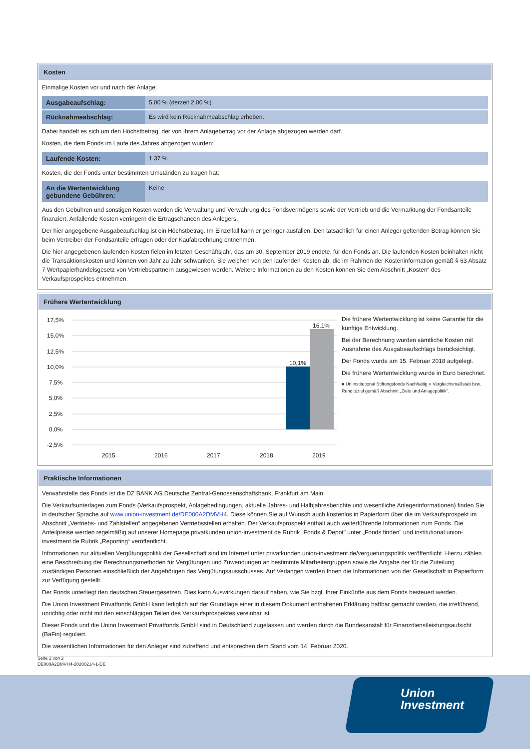Kosten
Einmalige Kosten vor und nach der Anlage:
| Ausgabeaufschlag: | 5,00 % (derzeit 2,00 %) |
| Rücknahmeabschlag: | Es wird kein Rücknahmeabschlag erhoben. |
Dabei handelt es sich um den Höchstbetrag, der von Ihrem Anlagebetrag vor der Anlage abgezogen werden darf.
Kosten, die dem Fonds im Laufe des Jahres abgezogen wurden:
| Laufende Kosten: | 1,37 % |
Kosten, die der Fonds unter bestimmten Umständen zu tragen hat:
| An die Wertentwicklung gebundene Gebühren: | Keine |
Aus den Gebühren und sonstigen Kosten werden die Verwaltung und Verwahrung des Fondsvermögens sowie der Vertrieb und die Vermarktung der Fondsanteile finanziert. Anfallende Kosten verringern die Ertragschancen des Anlegers.
Der hier angegebene Ausgabeaufschlag ist ein Höchstbetrag. Im Einzelfall kann er geringer ausfallen. Den tatsächlich für einen Anleger geltenden Betrag können Sie beim Vertreiber der Fondsanteile erfragen oder der Kaufabrechnung entnehmen.
Die hier angegebenen laufenden Kosten fielen im letzten Geschäftsjahr, das am 30. September 2019 endete, für den Fonds an. Die laufenden Kosten beinhalten nicht die Transaktionskosten und können von Jahr zu Jahr schwanken. Sie weichen von den laufenden Kosten ab, die im Rahmen der Kosteninformation gemäß § 63 Absatz 7 Wertpapierhandelsgesetz von Vertriebspartnern ausgewiesen werden. Weitere Informationen zu den Kosten können Sie dem Abschnitt „Kosten“ des Verkaufsprospektes entnehmen.
Frühere Wertentwicklung
17,5%
15,0%
12,5%
10,0%
7,5%
5,0%
2,5%
0,0%
-2,5%
2015
2016
2017
2018
2019
10,1%
16,1%
Die frühere Wertentwicklung ist keine Garantie für die künftige Entwicklung.
Bei der Berechnung wurden sämtliche Kosten mit Ausnahme des Ausgabeaufschlags berücksichtigt.
Der Fonds wurde am 15. Februar 2018 aufgelegt.
Die frühere Wertentwicklung wurde in Euro berechnet.
■ UniInstitutional Stiftungsfonds Nachhaltig ■ Vergleichsmaßstab bzw. Renditeziel gemäß Abschnitt „Ziele und Anlagepolitik".
Praktische Informationen
Verwahrstelle des Fonds ist die DZ BANK AG Deutsche Zentral-Genossenschaftsbank, Frankfurt am Main.
Die Verkaufsunterlagen zum Fonds (Verkaufsprospekt, Anlagebedingungen, aktuelle Jahres- und Halbjahresberichte und wesentliche Anlegerinformationen) finden Sie in deutscher Sprache auf www.union-investment.de/DE000A2DMVH4. Diese können Sie auf Wunsch auch kostenlos in Papierform über die im Verkaufsprospekt im Abschnitt „Vertriebs- und Zahlstellen“ angegebenen Vertriebsstellen erhalten. Der Verkaufsprospekt enthält auch weiterführende Informationen zum Fonds. Die Anteilpreise werden regelmäßig auf unserer Homepage privatkunden.union-investment.de Rubrik „Fonds & Depot" unter „Fonds finden" und institutional.union-investment.de Rubrik „Reporting“ veröffentlicht.
Informationen zur aktuellen Vergütungspolitik der Gesellschaft sind im Internet unter privatkunden.union-investment.de/verguetungspolitik veröffentlicht. Hierzu zählen eine Beschreibung der Berechnungsmethoden für Vergütungen und Zuwendungen an bestimmte Mitarbeitergruppen sowie die Angabe der für die Zuteilung zuständigen Personen einschließlich der Angehörigen des Vergütungsausschusses. Auf Verlangen werden Ihnen die Informationen von der Gesellschaft in Papierform zur Verfügung gestellt.
Der Fonds unterliegt den deutschen Steuergesetzen. Dies kann Auswirkungen darauf haben, wie Sie bzgl. Ihrer Einkünfte aus dem Fonds besteuert werden.
Die Union Investment Privatfonds GmbH kann lediglich auf der Grundlage einer in diesem Dokument enthaltenen Erklärung haftbar gemacht werden, die irreführend, unrichtig oder nicht mit den einschlägigen Teilen des Verkaufsprospektes vereinbar ist.
Dieser Fonds und die Union Investment Privatfonds GmbH sind in Deutschland zugelassen und werden durch die Bundesanstalt für Finanzdienstleistungsaufsicht (BaFin) reguliert.
Die wesentlichen Informationen für den Anleger sind zutreffend und entsprechen dem Stand vom 14. Februar 2020.
Seite 2 von 2
DE000A2DMVH4-20200214-1-DE
Union
Investment